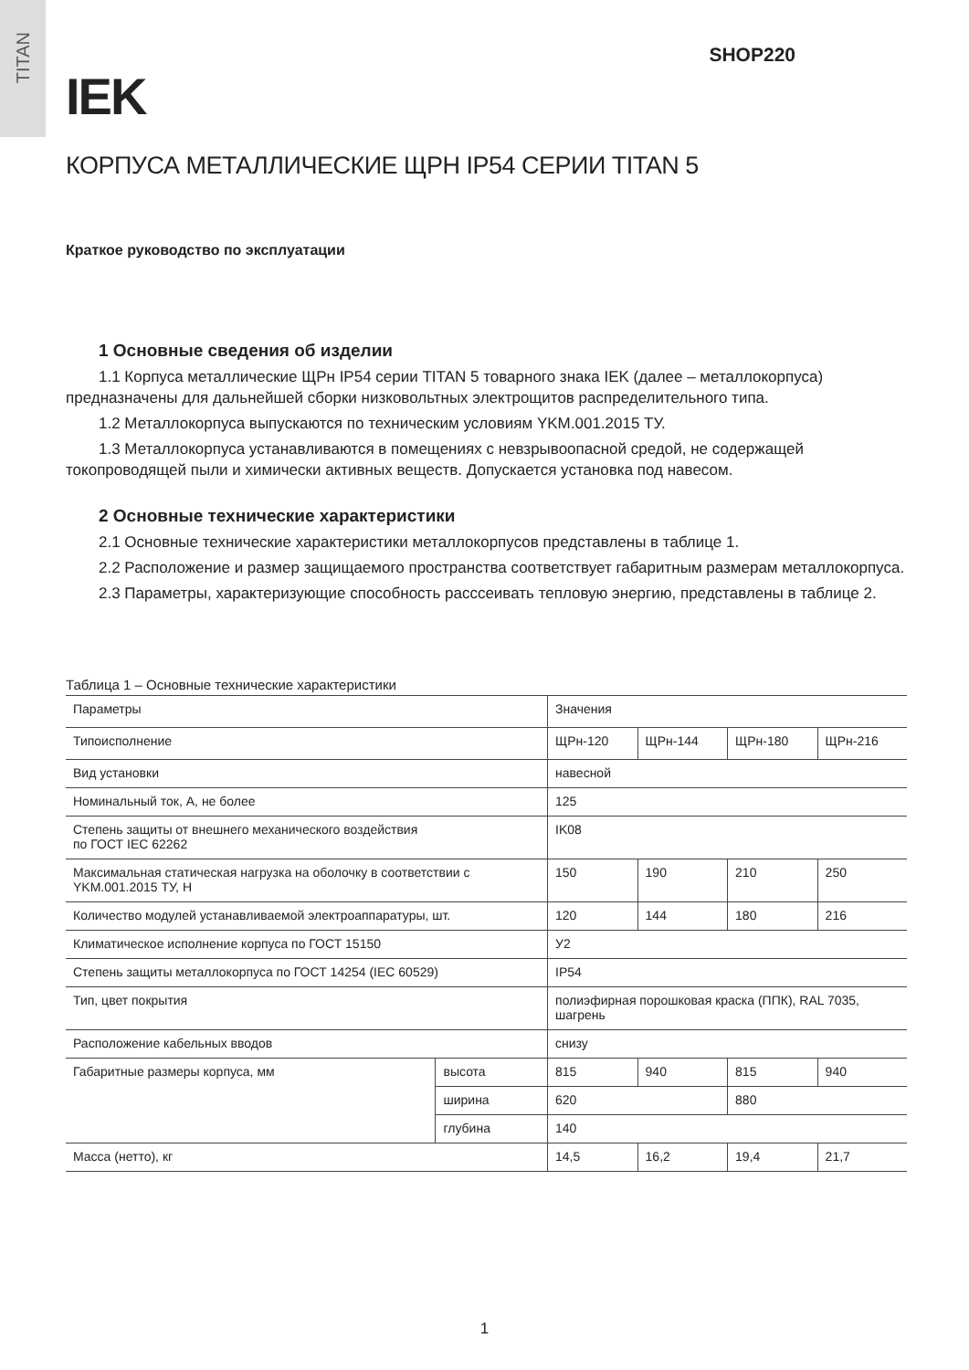TITAN
SHOP220
IEK
КОРПУСА МЕТАЛЛИЧЕСКИЕ ЩРН IP54 СЕРИИ TITAN 5
Краткое руководство по эксплуатации
1 Основные сведения об изделии
1.1 Корпуса металлические ЩРн IP54 серии TITAN 5 товарного знака IEK (далее – металлокорпуса) предназначены для дальнейшей сборки низковольтных электрощитов распределительного типа.
1.2 Металлокорпуса выпускаются по техническим условиям YKM.001.2015 ТУ.
1.3 Металлокорпуса устанавливаются в помещениях с невзрывоопасной средой, не содержащей токопроводящей пыли и химически активных веществ. Допускается установка под навесом.
2 Основные технические характеристики
2.1 Основные технические характеристики металлокорпусов представлены в таблице 1.
2.2 Расположение и размер защищаемого пространства соответствует габаритным размерам металлокорпуса.
2.3 Параметры, характеризующие способность расссеивать тепловую энергию, представлены в таблице 2.
Таблица 1 – Основные технические характеристики
| Параметры | | Значения | | | |
| Типоисполнение | | ЩРн-120 | ЩРн-144 | ЩРн-180 | ЩРн-216 |
| Вид установки | | навесной | | | |
| Номинальный ток, А, не более | | 125 | | | |
| Степень защиты от внешнего механического воздействия по ГОСТ IEC 62262 | | IK08 | | | |
| Максимальная статическая нагрузка на оболочку в соответствии с YKM.001.2015 ТУ, Н | | 150 | 190 | 210 | 250 |
| Количество модулей устанавливаемой электроаппаратуры, шт. | | 120 | 144 | 180 | 216 |
| Климатическое исполнение корпуса по ГОСТ 15150 | | У2 | | | |
| Степень защиты металлокорпуса по ГОСТ 14254 (IEC 60529) | | IP54 | | | |
| Тип, цвет покрытия | | полиэфирная порошковая краска (ППК), RAL 7035, шагрень | | | |
| Расположение кабельных вводов | | снизу | | | |
| Габаритные размеры корпуса, мм | высота | 815 | 940 | 815 | 940 |
| | ширина | 620 | | 880 | |
| | глубина | 140 | | | |
| Масса (нетто), кг | | 14,5 | 16,2 | 19,4 | 21,7 |
1